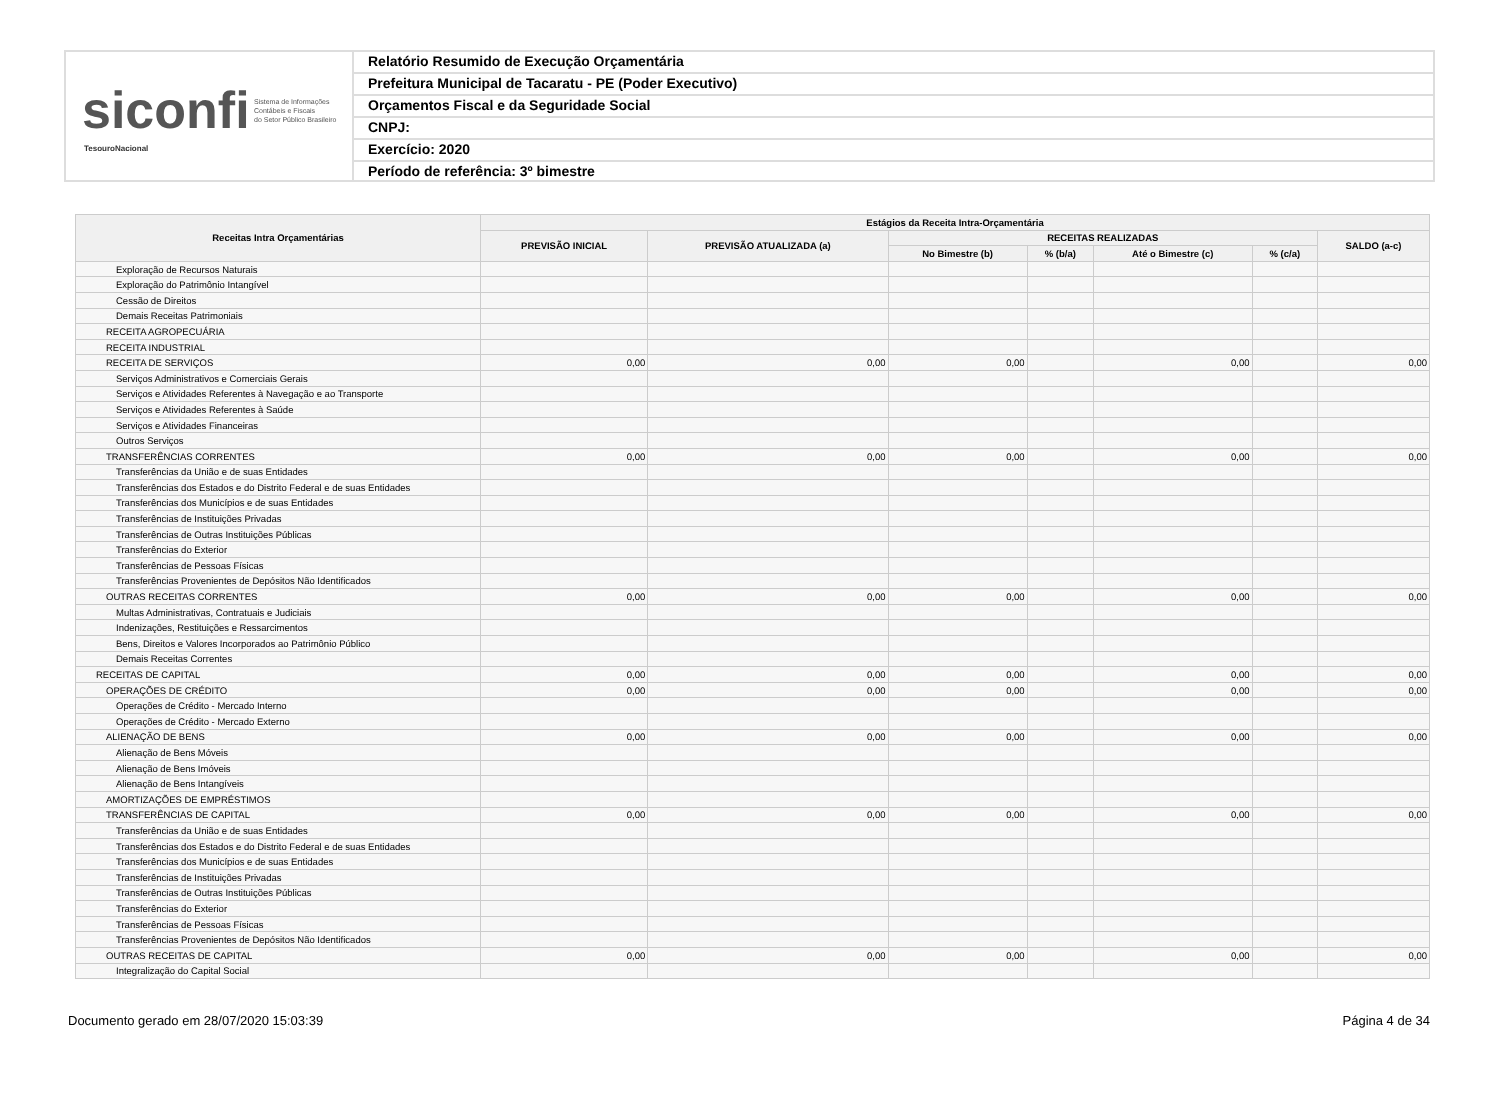siconfi Sistema de Informações
Contábeis e Fiscais
do Setor Público Brasileiro
TesouroNacional
Relatório Resumido de Execução Orçamentária
Prefeitura Municipal de Tacaratu - PE (Poder Executivo)
Orçamentos Fiscal e da Seguridade Social
CNPJ:
Exercício: 2020
Período de referência: 3º bimestre
| Receitas Intra Orçamentárias | Estágios da Receita Intra-Orçamentária | | | | | | |
| --- | --- | --- | --- | --- | --- | --- | --- |
| | PREVISÃO INICIAL | PREVISÃO ATUALIZADA (a) | RECEITAS REALIZADAS | | | | SALDO (a-c) |
| | | | No Bimestre (b) | % (b/a) | Até o Bimestre (c) | % (c/a) | |
| Exploração de Recursos Naturais | | | | | | | |
| Exploração do Patrimônio Intangível | | | | | | | |
| Cessão de Direitos | | | | | | | |
| Demais Receitas Patrimoniais | | | | | | | |
| RECEITA AGROPECUÁRIA | | | | | | | |
| RECEITA INDUSTRIAL | | | | | | | |
| RECEITA DE SERVIÇOS | 0,00 | 0,00 | 0,00 | | 0,00 | | 0,00 |
| Serviços Administrativos e Comerciais Gerais | | | | | | | |
| Serviços e Atividades Referentes à Navegação e ao Transporte | | | | | | | |
| Serviços e Atividades Referentes à Saúde | | | | | | | |
| Serviços e Atividades Financeiras | | | | | | | |
| Outros Serviços | | | | | | | |
| TRANSFERÊNCIAS CORRENTES | 0,00 | 0,00 | 0,00 | | 0,00 | | 0,00 |
| Transferências da União e de suas Entidades | | | | | | | |
| Transferências dos Estados e do Distrito Federal e de suas Entidades | | | | | | | |
| Transferências dos Municípios e de suas Entidades | | | | | | | |
| Transferências de Instituições Privadas | | | | | | | |
| Transferências de Outras Instituições Públicas | | | | | | | |
| Transferências do Exterior | | | | | | | |
| Transferências de Pessoas Físicas | | | | | | | |
| Transferências Provenientes de Depósitos Não Identificados | | | | | | | |
| OUTRAS RECEITAS CORRENTES | 0,00 | 0,00 | 0,00 | | 0,00 | | 0,00 |
| Multas Administrativas, Contratuais e Judiciais | | | | | | | |
| Indenizações, Restituições e Ressarcimentos | | | | | | | |
| Bens, Direitos e Valores Incorporados ao Patrimônio Público | | | | | | | |
| Demais Receitas Correntes | | | | | | | |
| RECEITAS DE CAPITAL | 0,00 | 0,00 | 0,00 | | 0,00 | | 0,00 |
| OPERAÇÕES DE CRÉDITO | 0,00 | 0,00 | 0,00 | | 0,00 | | 0,00 |
| Operações de Crédito - Mercado Interno | | | | | | | |
| Operações de Crédito - Mercado Externo | | | | | | | |
| ALIENAÇÃO DE BENS | 0,00 | 0,00 | 0,00 | | 0,00 | | 0,00 |
| Alienação de Bens Móveis | | | | | | | |
| Alienação de Bens Imóveis | | | | | | | |
| Alienação de Bens Intangíveis | | | | | | | |
| AMORTIZAÇÕES DE EMPRÉSTIMOS | | | | | | | |
| TRANSFERÊNCIAS DE CAPITAL | 0,00 | 0,00 | 0,00 | | 0,00 | | 0,00 |
| Transferências da União e de suas Entidades | | | | | | | |
| Transferências dos Estados e do Distrito Federal e de suas Entidades | | | | | | | |
| Transferências dos Municípios e de suas Entidades | | | | | | | |
| Transferências de Instituições Privadas | | | | | | | |
| Transferências de Outras Instituições Públicas | | | | | | | |
| Transferências do Exterior | | | | | | | |
| Transferências de Pessoas Físicas | | | | | | | |
| Transferências Provenientes de Depósitos Não Identificados | | | | | | | |
| OUTRAS RECEITAS DE CAPITAL | 0,00 | 0,00 | 0,00 | | 0,00 | | 0,00 |
| Integralização do Capital Social | | | | | | | |
Documento gerado em 28/07/2020 15:03:39 Página 4 de 34